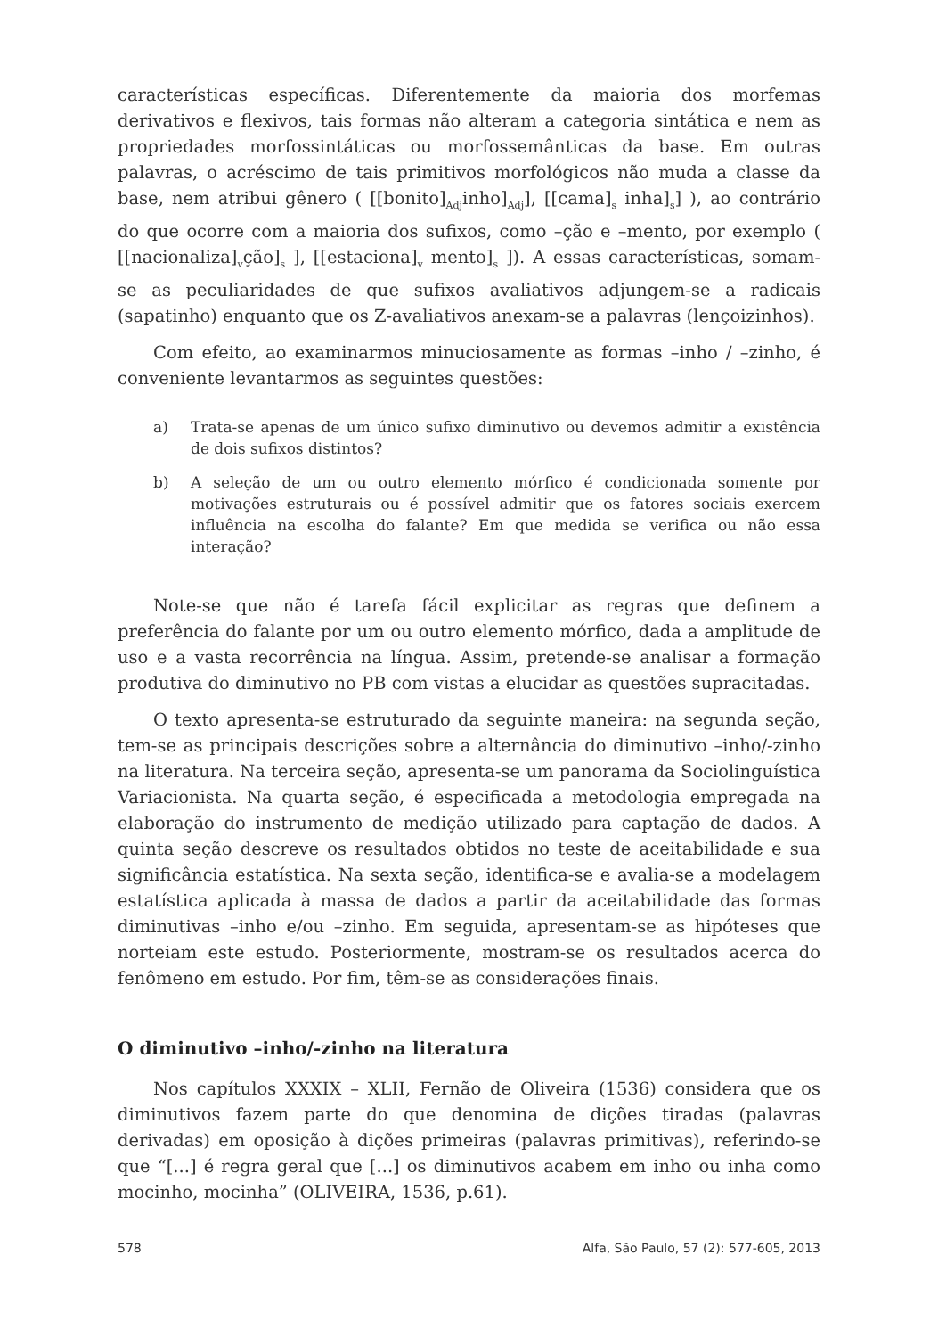características específicas. Diferentemente da maioria dos morfemas derivativos e flexivos, tais formas não alteram a categoria sintática e nem as propriedades morfossintáticas ou morfossemânticas da base. Em outras palavras, o acréscimo de tais primitivos morfológicos não muda a classe da base, nem atribui gênero ( [[bonito]<sub>Adj</sub>inho]<sub>Adj</sub>], [[cama]<sub>s</sub> inha]<sub>s</sub>] ), ao contrário do que ocorre com a maioria dos sufixos, como –ção e –mento, por exemplo ( [[nacionaliza]<sub>v</sub>ção]<sub>s</sub> ], [[estaciona]<sub>v</sub> mento]<sub>s</sub> ]). A essas características, somam-se as peculiaridades de que sufixos avaliativos adjungem-se a radicais (sapatinho) enquanto que os Z-avaliativos anexam-se a palavras (lençoizinhos).
Com efeito, ao examinarmos minuciosamente as formas –inho / –zinho, é conveniente levantarmos as seguintes questões:
a) Trata-se apenas de um único sufixo diminutivo ou devemos admitir a existência de dois sufixos distintos?
b) A seleção de um ou outro elemento mórfico é condicionada somente por motivações estruturais ou é possível admitir que os fatores sociais exercem influência na escolha do falante? Em que medida se verifica ou não essa interação?
Note-se que não é tarefa fácil explicitar as regras que definem a preferência do falante por um ou outro elemento mórfico, dada a amplitude de uso e a vasta recorrência na língua. Assim, pretende-se analisar a formação produtiva do diminutivo no PB com vistas a elucidar as questões supracitadas.
O texto apresenta-se estruturado da seguinte maneira: na segunda seção, tem-se as principais descrições sobre a alternância do diminutivo –inho/-zinho na literatura. Na terceira seção, apresenta-se um panorama da Sociolinguística Variacionista. Na quarta seção, é especificada a metodologia empregada na elaboração do instrumento de medição utilizado para captação de dados. A quinta seção descreve os resultados obtidos no teste de aceitabilidade e sua significância estatística. Na sexta seção, identifica-se e avalia-se a modelagem estatística aplicada à massa de dados a partir da aceitabilidade das formas diminutivas –inho e/ou –zinho. Em seguida, apresentam-se as hipóteses que norteiam este estudo. Posteriormente, mostram-se os resultados acerca do fenômeno em estudo. Por fim, têm-se as considerações finais.
O diminutivo –inho/-zinho na literatura
Nos capítulos XXXIX – XLII, Fernão de Oliveira (1536) considera que os diminutivos fazem parte do que denomina de dições tiradas (palavras derivadas) em oposição à dições primeiras (palavras primitivas), referindo-se que “[...] é regra geral que [...] os diminutivos acabem em inho ou inha como mocinho, mocinha” (OLIVEIRA, 1536, p.61).
578 Alfa, São Paulo, 57 (2): 577-605, 2013